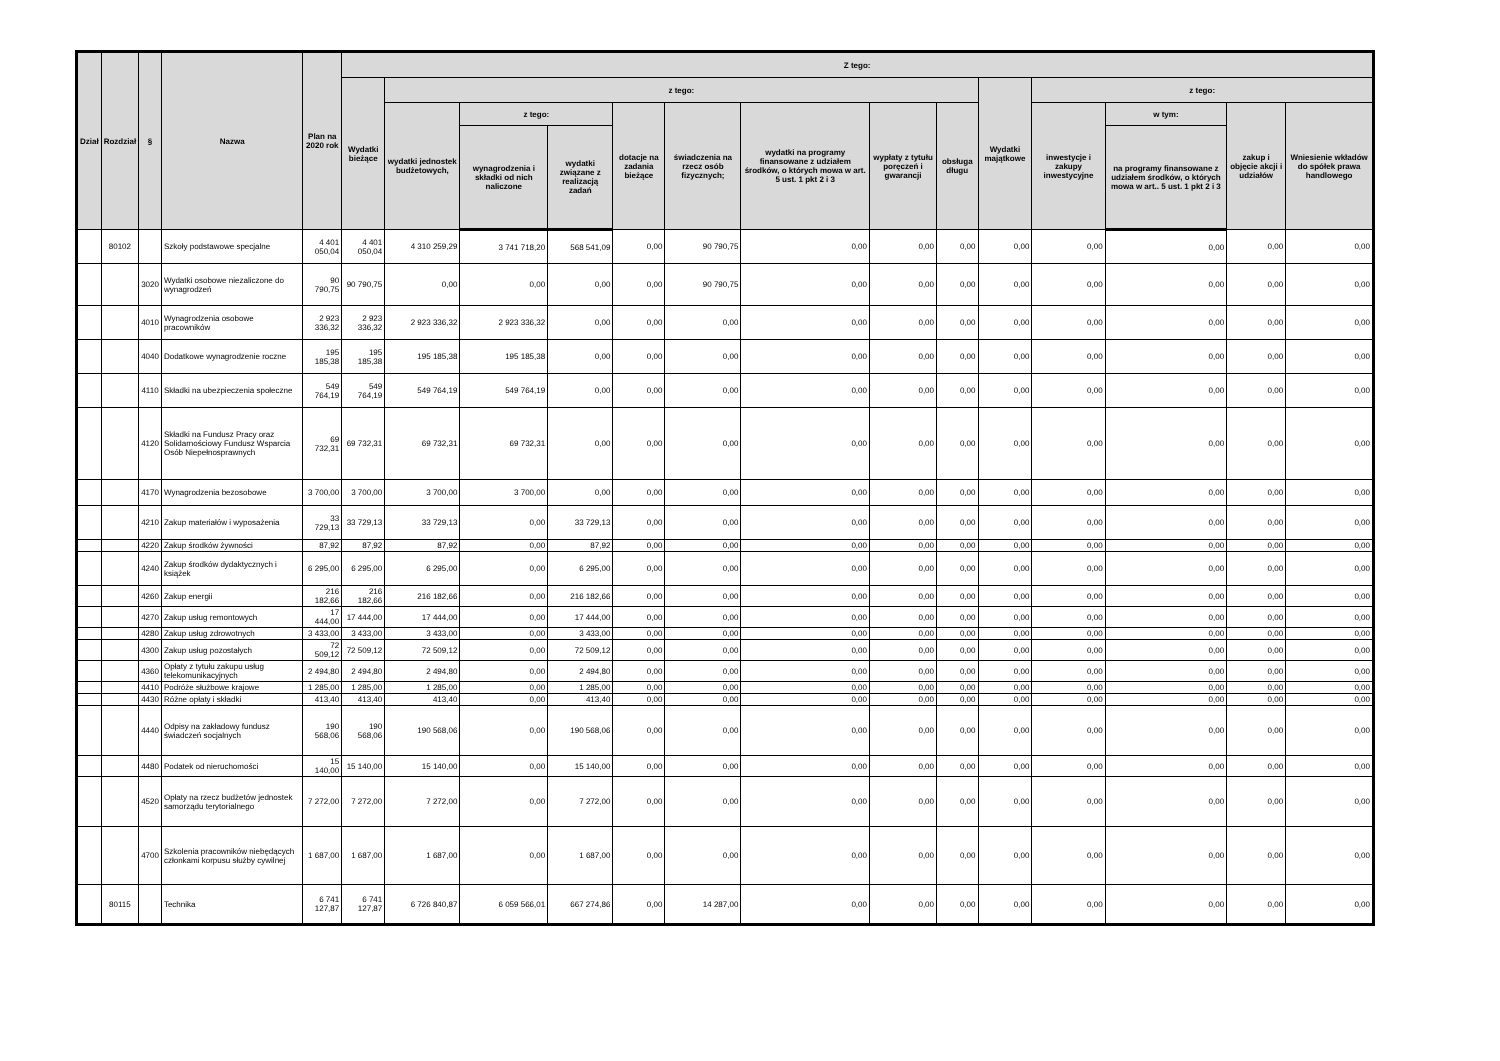| Dział | Rozdział | § | Nazwa | Plan na 2020 rok | Z tego: | | | | | | | | | | | | | |
| --- | --- | --- | --- | --- | --- | --- | --- | --- | --- | --- | --- | --- | --- | --- | --- | --- | --- | --- |
| | | | | | Wydatki bieżące | z tego: | | | | | | | | Wydatki majątkowe | z tego: | | | |
| | | | | | | wydatki jednostek budżetowych, | z tego: | | dotacje na zadania bieżące | świadczenia na rzecz osób fizycznych; | wydatki na programy finansowane z udziałem środków, o których mowa w art. 5 ust. 1 pkt 2 i 3 | wypłaty z tytułu poręczeń i gwarancji | obsługa długu | | inwestycje i zakupy inwestycyjne | w tym: | zakup i objęcie akcji i udziałów | Wniesienie wkładów do spółek prawa handlowego |
| | | | | | | | wynagrodzenia i składki od nich naliczone | wydatki związane z realizacją zadań | | | | | | | | na programy finansowane z udziałem środków, o których mowa w art.. 5 ust. 1 pkt 2 i 3 | | |
| | 80102 | | Szkoły podstawowe specjalne | 4 401 050,04 | 4 401 050,04 | 4 310 259,29 | 3 741 718,20 | 568 541,09 | 0,00 | 90 790,75 | 0,00 | 0,00 | 0,00 | 0,00 | 0,00 | 0,00 | 0,00 | 0,00 |
| | | 3020 | Wydatki osobowe niezaliczone do wynagrodzeń | 90 790,75 | 90 790,75 | 0,00 | 0,00 | 0,00 | 0,00 | 90 790,75 | 0,00 | 0,00 | 0,00 | 0,00 | 0,00 | 0,00 | 0,00 | 0,00 |
| | | 4010 | Wynagrodzenia osobowe pracowników | 2 923 336,32 | 2 923 336,32 | 2 923 336,32 | 2 923 336,32 | 0,00 | 0,00 | 0,00 | 0,00 | 0,00 | 0,00 | 0,00 | 0,00 | 0,00 | 0,00 | 0,00 |
| | | 4040 | Dodatkowe wynagrodzenie roczne | 195 185,38 | 195 185,38 | 195 185,38 | 195 185,38 | 0,00 | 0,00 | 0,00 | 0,00 | 0,00 | 0,00 | 0,00 | 0,00 | 0,00 | 0,00 | 0,00 |
| | | 4110 | Składki na ubezpieczenia społeczne | 549 764,19 | 549 764,19 | 549 764,19 | 549 764,19 | 0,00 | 0,00 | 0,00 | 0,00 | 0,00 | 0,00 | 0,00 | 0,00 | 0,00 | 0,00 | 0,00 |
| | | 4120 | Składki na Fundusz Pracy oraz Solidarnościowy Fundusz Wsparcia Osób Niepełnosprawnych | 69 732,31 | 69 732,31 | 69 732,31 | 69 732,31 | 0,00 | 0,00 | 0,00 | 0,00 | 0,00 | 0,00 | 0,00 | 0,00 | 0,00 | 0,00 | 0,00 |
| | | 4170 | Wynagrodzenia bezosobowe | 3 700,00 | 3 700,00 | 3 700,00 | 3 700,00 | 0,00 | 0,00 | 0,00 | 0,00 | 0,00 | 0,00 | 0,00 | 0,00 | 0,00 | 0,00 | 0,00 |
| | | 4210 | Zakup materiałów i wyposażenia | 33 729,13 | 33 729,13 | 33 729,13 | 0,00 | 33 729,13 | 0,00 | 0,00 | 0,00 | 0,00 | 0,00 | 0,00 | 0,00 | 0,00 | 0,00 | 0,00 |
| | | 4220 | Zakup środków żywności | 87,92 | 87,92 | 87,92 | 0,00 | 87,92 | 0,00 | 0,00 | 0,00 | 0,00 | 0,00 | 0,00 | 0,00 | 0,00 | 0,00 | 0,00 |
| | | 4240 | Zakup środków dydaktycznych i książek | 6 295,00 | 6 295,00 | 6 295,00 | 0,00 | 6 295,00 | 0,00 | 0,00 | 0,00 | 0,00 | 0,00 | 0,00 | 0,00 | 0,00 | 0,00 | 0,00 |
| | | 4260 | Zakup energii | 216 182,66 | 216 182,66 | 216 182,66 | 0,00 | 216 182,66 | 0,00 | 0,00 | 0,00 | 0,00 | 0,00 | 0,00 | 0,00 | 0,00 | 0,00 | 0,00 |
| | | 4270 | Zakup usług remontowych | 17 444,00 | 17 444,00 | 17 444,00 | 0,00 | 17 444,00 | 0,00 | 0,00 | 0,00 | 0,00 | 0,00 | 0,00 | 0,00 | 0,00 | 0,00 | 0,00 |
| | | 4280 | Zakup usług zdrowotnych | 3 433,00 | 3 433,00 | 3 433,00 | 0,00 | 3 433,00 | 0,00 | 0,00 | 0,00 | 0,00 | 0,00 | 0,00 | 0,00 | 0,00 | 0,00 | 0,00 |
| | | 4300 | Zakup usług pozostałych | 72 509,12 | 72 509,12 | 72 509,12 | 0,00 | 72 509,12 | 0,00 | 0,00 | 0,00 | 0,00 | 0,00 | 0,00 | 0,00 | 0,00 | 0,00 | 0,00 |
| | | 4360 | Opłaty z tytułu zakupu usług telekomunikacyjnych | 2 494,80 | 2 494,80 | 2 494,80 | 0,00 | 2 494,80 | 0,00 | 0,00 | 0,00 | 0,00 | 0,00 | 0,00 | 0,00 | 0,00 | 0,00 | 0,00 |
| | | 4410 | Podróże służbowe krajowe | 1 285,00 | 1 285,00 | 1 285,00 | 0,00 | 1 285,00 | 0,00 | 0,00 | 0,00 | 0,00 | 0,00 | 0,00 | 0,00 | 0,00 | 0,00 | 0,00 |
| | | 4430 | Różne opłaty i składki | 413,40 | 413,40 | 413,40 | 0,00 | 413,40 | 0,00 | 0,00 | 0,00 | 0,00 | 0,00 | 0,00 | 0,00 | 0,00 | 0,00 | 0,00 |
| | | 4440 | Odpisy na zakładowy fundusz świadczeń socjalnych | 190 568,06 | 190 568,06 | 190 568,06 | 0,00 | 190 568,06 | 0,00 | 0,00 | 0,00 | 0,00 | 0,00 | 0,00 | 0,00 | 0,00 | 0,00 | 0,00 |
| | | 4480 | Podatek od nieruchomości | 15 140,00 | 15 140,00 | 15 140,00 | 0,00 | 15 140,00 | 0,00 | 0,00 | 0,00 | 0,00 | 0,00 | 0,00 | 0,00 | 0,00 | 0,00 | 0,00 |
| | | 4520 | Opłaty na rzecz budżetów jednostek samorządu terytorialnego | 7 272,00 | 7 272,00 | 7 272,00 | 0,00 | 7 272,00 | 0,00 | 0,00 | 0,00 | 0,00 | 0,00 | 0,00 | 0,00 | 0,00 | 0,00 | 0,00 |
| | | 4700 | Szkolenia pracowników niebędących członkami korpusu służby cywilnej | 1 687,00 | 1 687,00 | 1 687,00 | 0,00 | 1 687,00 | 0,00 | 0,00 | 0,00 | 0,00 | 0,00 | 0,00 | 0,00 | 0,00 | 0,00 | 0,00 |
| | 80115 | | Technika | 6 741 127,87 | 6 741 127,87 | 6 726 840,87 | 6 059 566,01 | 667 274,86 | 0,00 | 14 287,00 | 0,00 | 0,00 | 0,00 | 0,00 | 0,00 | 0,00 | 0,00 | 0,00 |